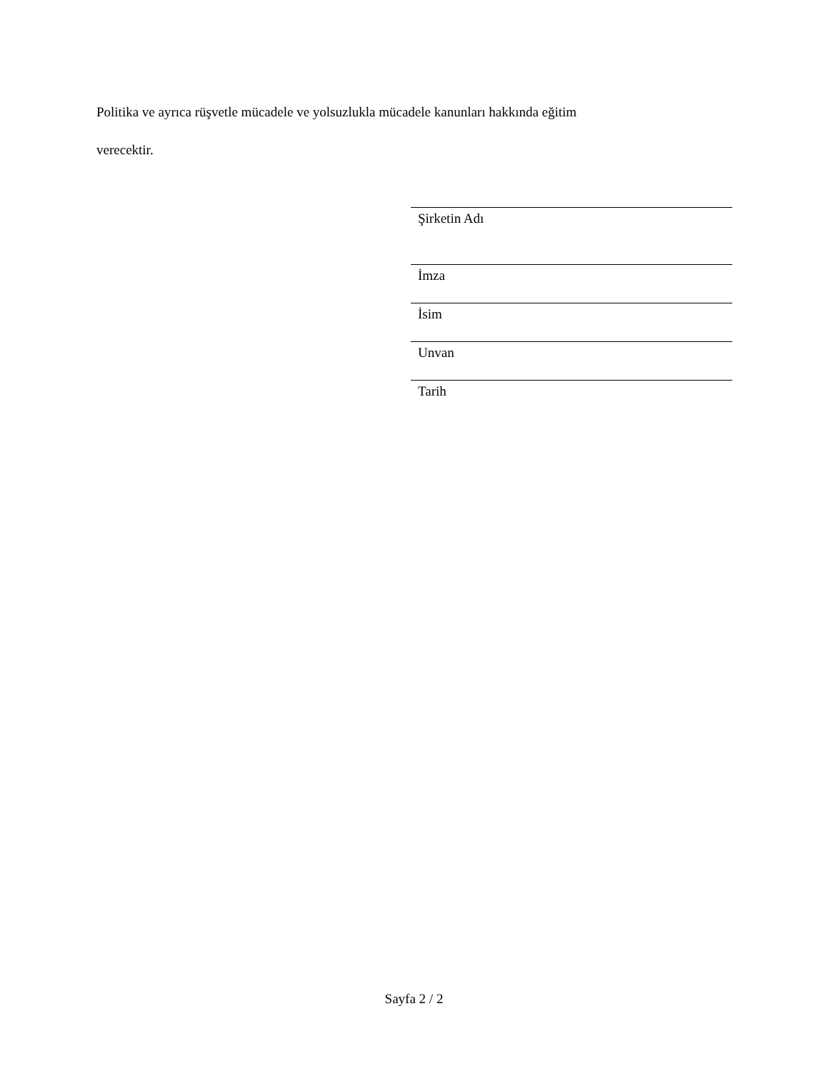Politika ve ayrıca rüşvetle mücadele ve yolsuzlukla mücadele kanunları hakkında eğitim
verecektir.
Şirketin Adı
İmza
İsim
Unvan
Tarih
Sayfa 2 / 2